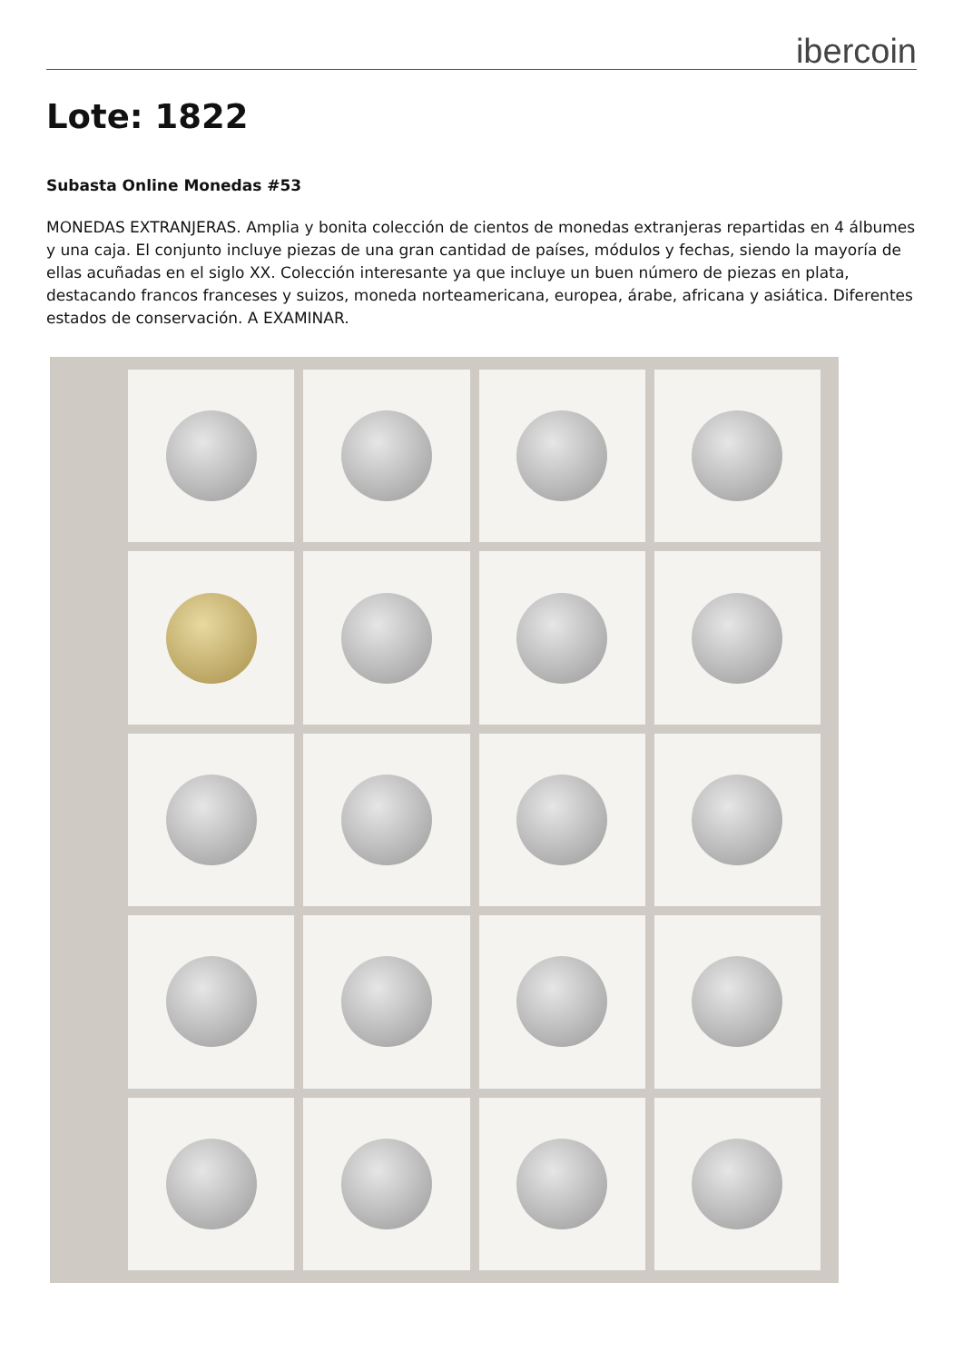ibercoin
Lote: 1822
Subasta Online Monedas #53
MONEDAS EXTRANJERAS. Amplia y bonita colección de cientos de monedas extranjeras repartidas en 4 álbumes y una caja. El conjunto incluye piezas de una gran cantidad de países, módulos y fechas, siendo la mayoría de ellas acuñadas en el siglo XX. Colección interesante ya que incluye un buen número de piezas en plata, destacando francos franceses y suizos, moneda norteamericana, europea, árabe, africana y asiática. Diferentes estados de conservación. A EXAMINAR.